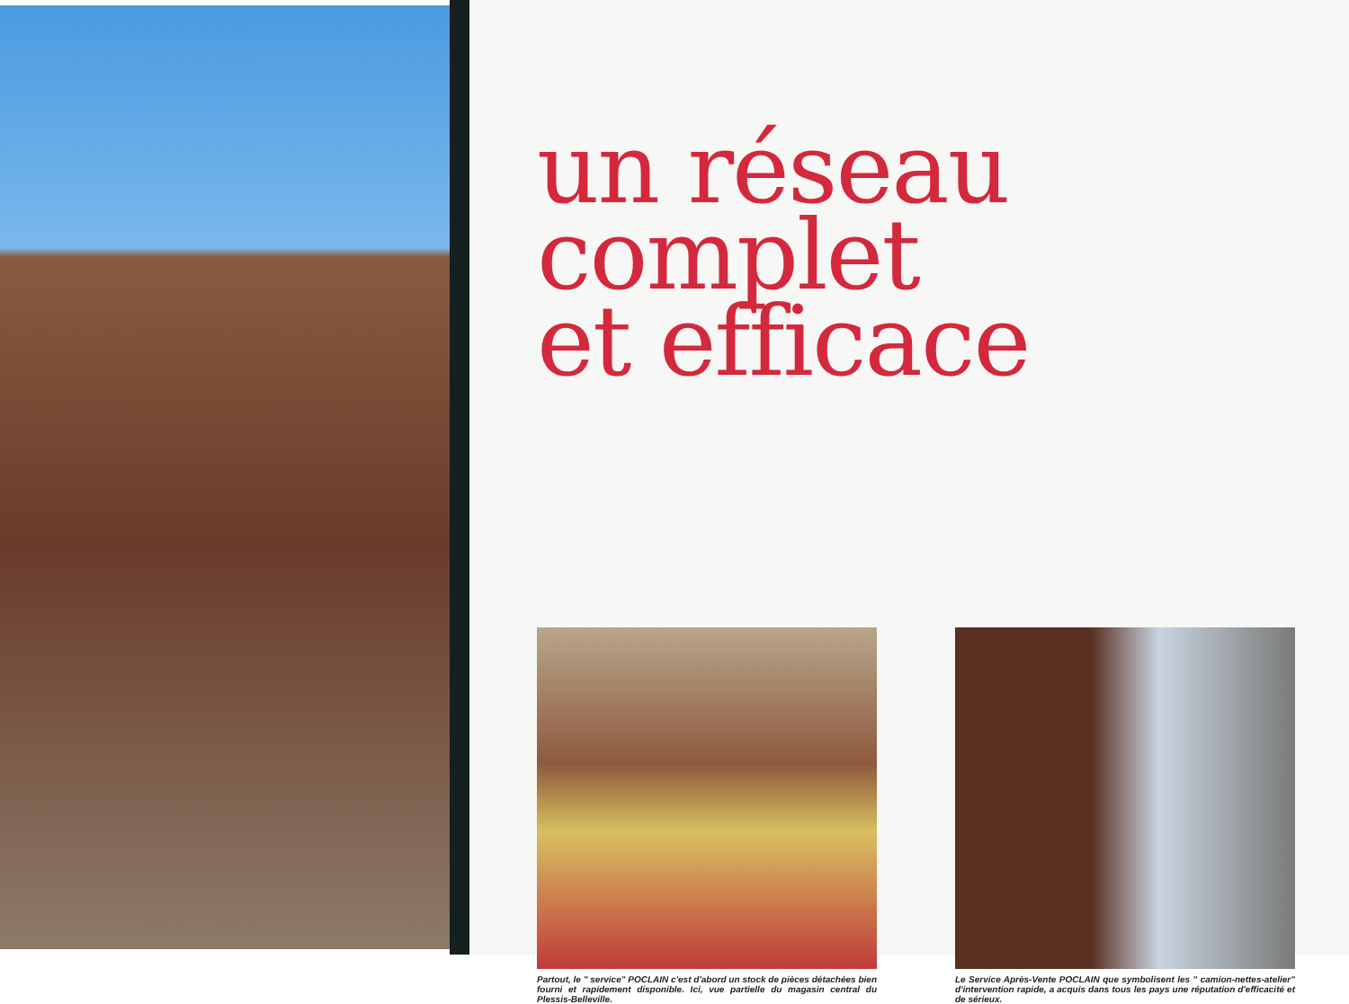un réseau complet
et efficace
Partout, le " service" POCLAIN c'est d'abord un stock de pièces détachées bien fourni et rapidement disponible. Ici, vue partielle du magasin central du Plessis-Belleville.
Le Service Après-Vente POCLAIN que symbolisent les " camion-nettes-atelier" d'intervention rapide, a acquis dans tous les pays une réputation d'efficacité et de sérieux.